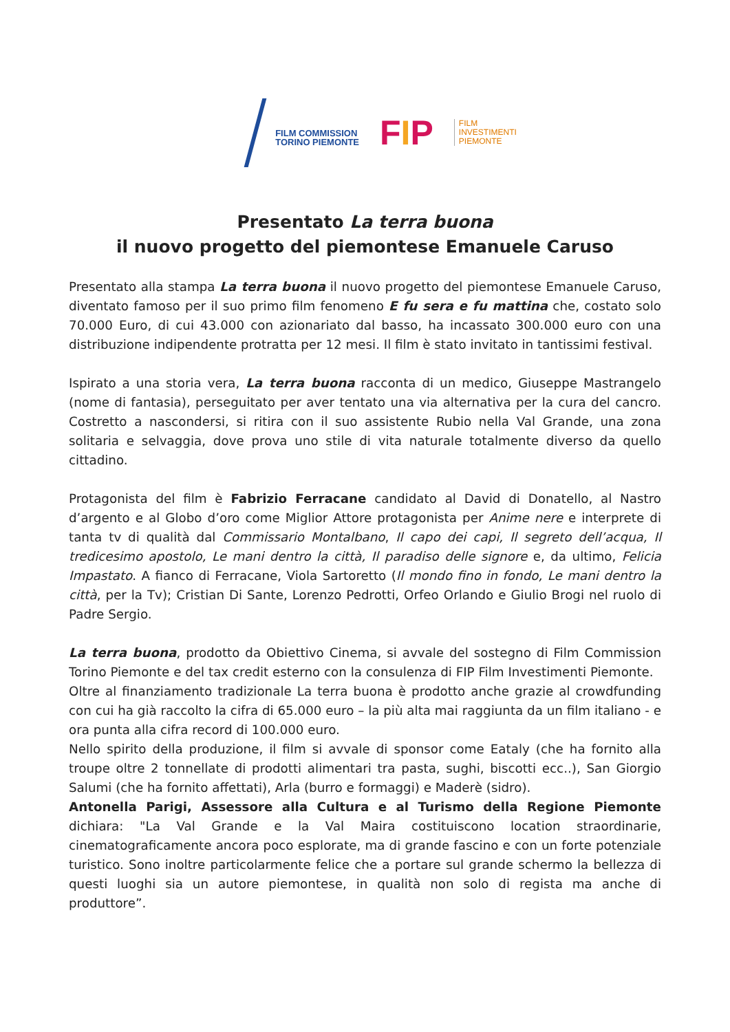FILM COMMISSION
TORINO PIEMONTE
FIP
FILM
INVESTIMENTI
PIEMONTE
Presentato La terra buona
il nuovo progetto del piemontese Emanuele Caruso
Presentato alla stampa La terra buona il nuovo progetto del piemontese Emanuele Caruso, diventato famoso per il suo primo film fenomeno E fu sera e fu mattina che, costato solo 70.000 Euro, di cui 43.000 con azionariato dal basso, ha incassato 300.000 euro con una distribuzione indipendente protratta per 12 mesi. Il film è stato invitato in tantissimi festival.
Ispirato a una storia vera, La terra buona racconta di un medico, Giuseppe Mastrangelo (nome di fantasia), perseguitato per aver tentato una via alternativa per la cura del cancro. Costretto a nascondersi, si ritira con il suo assistente Rubio nella Val Grande, una zona solitaria e selvaggia, dove prova uno stile di vita naturale totalmente diverso da quello cittadino.
Protagonista del film è Fabrizio Ferracane candidato al David di Donatello, al Nastro d’argento e al Globo d’oro come Miglior Attore protagonista per Anime nere e interprete di tanta tv di qualità dal Commissario Montalbano, Il capo dei capi, Il segreto dell’acqua, Il tredicesimo apostolo, Le mani dentro la città, Il paradiso delle signore e, da ultimo, Felicia Impastato. A fianco di Ferracane, Viola Sartoretto (Il mondo fino in fondo, Le mani dentro la città, per la Tv); Cristian Di Sante, Lorenzo Pedrotti, Orfeo Orlando e Giulio Brogi nel ruolo di Padre Sergio.
La terra buona, prodotto da Obiettivo Cinema, si avvale del sostegno di Film Commission Torino Piemonte e del tax credit esterno con la consulenza di FIP Film Investimenti Piemonte.
Oltre al finanziamento tradizionale La terra buona è prodotto anche grazie al crowdfunding con cui ha già raccolto la cifra di 65.000 euro – la più alta mai raggiunta da un film italiano - e ora punta alla cifra record di 100.000 euro.
Nello spirito della produzione, il film si avvale di sponsor come Eataly (che ha fornito alla troupe oltre 2 tonnellate di prodotti alimentari tra pasta, sughi, biscotti ecc..), San Giorgio Salumi (che ha fornito affettati), Arla (burro e formaggi) e Maderè (sidro).
Antonella Parigi, Assessore alla Cultura e al Turismo della Regione Piemonte dichiara: "La Val Grande e la Val Maira costituiscono location straordinarie, cinematograficamente ancora poco esplorate, ma di grande fascino e con un forte potenziale turistico. Sono inoltre particolarmente felice che a portare sul grande schermo la bellezza di questi luoghi sia un autore piemontese, in qualità non solo di regista ma anche di produttore”.